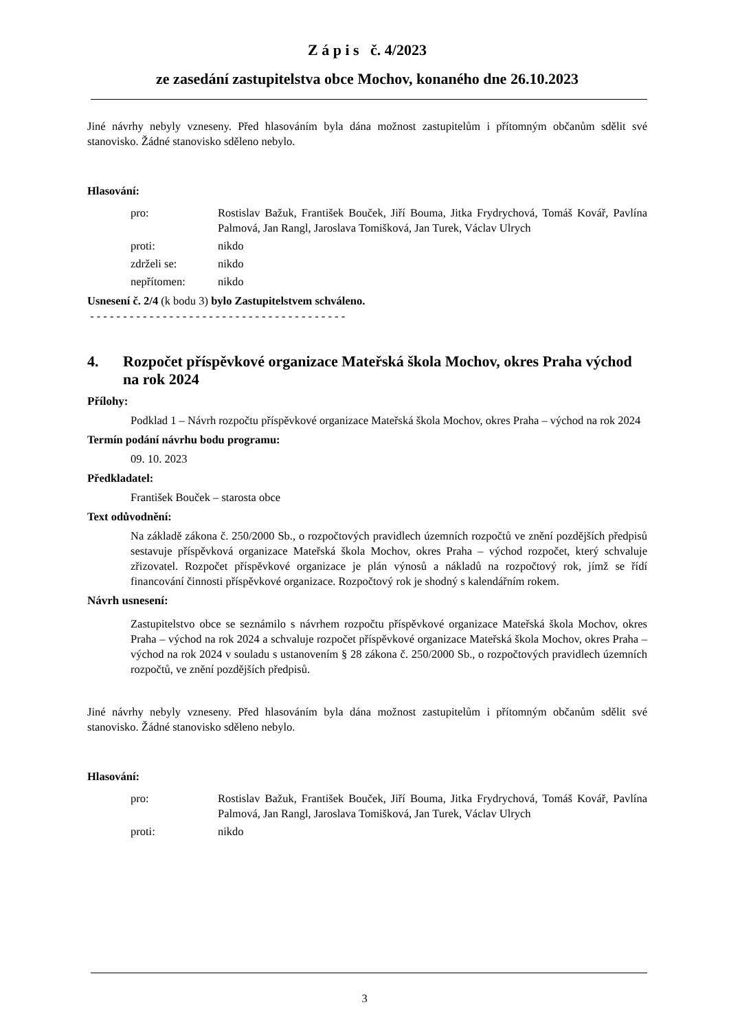Z á p i s č. 4/2023
ze zasedání zastupitelstva obce Mochov, konaného dne 26.10.2023
Jiné návrhy nebyly vzneseny. Před hlasováním byla dána možnost zastupitelům i přítomným občanům sdělit své stanovisko. Žádné stanovisko sděleno nebylo.
Hlasování:
| pro: | Rostislav Bažuk, František Bouček, Jiří Bouma, Jitka Frydrychová, Tomáš Kovář, Pavlína Palmová, Jan Rangl, Jaroslava Tomišková, Jan Turek, Václav Ulrych |
| proti: | nikdo |
| zdrželi se: | nikdo |
| nepřítomen: | nikdo |
Usnesení č. 2/4 (k bodu 3) bylo Zastupitelstvem schváleno.
- - - - - - - - - - - - - - - - - - - - - - - - - - - - - - - - - - - - - - -
4. Rozpočet příspěvkové organizace Mateřská škola Mochov, okres Praha východ na rok 2024
Přílohy:
Podklad 1 – Návrh rozpočtu příspěvkové organizace Mateřská škola Mochov, okres Praha – východ na rok 2024
Termín podání návrhu bodu programu:
09. 10. 2023
Předkladatel:
František Bouček – starosta obce
Text odůvodnění:
Na základě zákona č. 250/2000 Sb., o rozpočtových pravidlech územních rozpočtů ve znění pozdějších předpisů sestavuje příspěvková organizace Mateřská škola Mochov, okres Praha – východ rozpočet, který schvaluje zřizovatel. Rozpočet příspěvkové organizace je plán výnosů a nákladů na rozpočtový rok, jímž se řídí financování činnosti příspěvkové organizace. Rozpočtový rok je shodný s kalendářním rokem.
Návrh usnesení:
Zastupitelstvo obce se seznámilo s návrhem rozpočtu příspěvkové organizace Mateřská škola Mochov, okres Praha – východ na rok 2024 a schvaluje rozpočet příspěvkové organizace Mateřská škola Mochov, okres Praha – východ na rok 2024 v souladu s ustanovením § 28 zákona č. 250/2000 Sb., o rozpočtových pravidlech územních rozpočtů, ve znění pozdějších předpisů.
Jiné návrhy nebyly vzneseny. Před hlasováním byla dána možnost zastupitelům i přítomným občanům sdělit své stanovisko. Žádné stanovisko sděleno nebylo.
Hlasování:
| pro: | Rostislav Bažuk, František Bouček, Jiří Bouma, Jitka Frydrychová, Tomáš Kovář, Pavlína Palmová, Jan Rangl, Jaroslava Tomišková, Jan Turek, Václav Ulrych |
| proti: | nikdo |
3